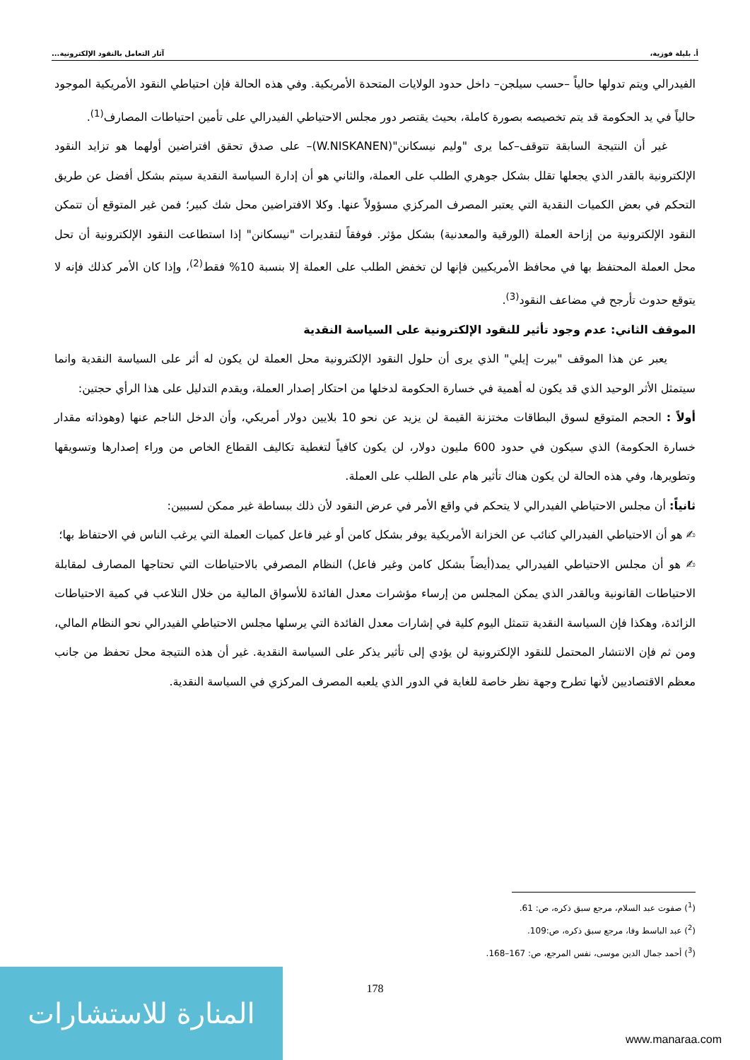أ. بليلة فوزية، آثار التعامل بالنقود الإلكترونية...
الفيدرالي ويتم تدولها حالياً –حسب سيلجن– داخل حدود الولايات المتحدة الأمريكية. وفي هذه الحالة فإن احتياطي النقود الأمريكية الموجود حالياً في يد الحكومة قد يتم تخصيصه بصورة كاملة، بحيث يقتصر دور مجلس الاحتياطي الفيدرالي على تأمين احتياطات المصارف<sup>(1)</sup>.
غير أن النتيجة السابقة تتوقف–كما يرى "وليم نيسكانن"(W.NISKANEN)– على صدق تحقق افتراضين أولهما هو تزايد النقود الإلكترونية بالقدر الذي يجعلها تقلل بشكل جوهري الطلب على العملة، والثاني هو أن إدارة السياسة النقدية سيتم بشكل أفضل عن طريق التحكم في بعض الكميات النقدية التي يعتبر المصرف المركزي مسؤولاً عنها. وكلا الافتراضين محل شك كبير؛ فمن غير المتوقع أن تتمكن النقود الإلكترونية من إزاحة العملة (الورقية والمعدنية) بشكل مؤثر. فوفقاً لتقديرات "نيسكانن" إذا استطاعت النقود الإلكترونية أن تحل محل العملة المحتفظ بها في محافظ الأمريكيين فإنها لن تخفض الطلب على العملة إلا بنسبة 10% فقط<sup>(2)</sup>، وإذا كان الأمر كذلك فإنه لا يتوقع حدوث تأرجح في مضاعف النقود<sup>(3)</sup>.
الموقف الثاني: عدم وجود تأثير للنقود الإلكترونية على السياسة النقدية
يعبر عن هذا الموقف "بيرت إيلي" الذي يرى أن حلول النقود الإلكترونية محل العملة لن يكون له أثر على السياسة النقدية وانما سيتمثل الأثر الوحيد الذي قد يكون له أهمية في خسارة الحكومة لدخلها من احتكار إصدار العملة، ويقدم التدليل على هذا الرأي حجتين:
أولاً : الحجم المتوقع لسوق البطاقات مختزنة القيمة لن يزيد عن نحو 10 بلايين دولار أمريكي، وأن الدخل الناجم عنها (وهوذاته مقدار خسارة الحكومة) الذي سيكون في حدود 600 مليون دولار، لن يكون كافياً لتغطية تكاليف القطاع الخاص من وراء إصدارها وتسويقها وتطويرها، وفي هذه الحالة لن يكون هناك تأثير هام على الطلب على العملة.
ثانياً: أن مجلس الاحتياطي الفيدرالي لا يتحكم في واقع الأمر في عرض النقود لأن ذلك ببساطة غير ممكن لسببين:
✍ هو أن الاحتياطي الفيدرالي كنائب عن الخزانة الأمريكية يوفر بشكل كامن أو غير فاعل كميات العملة التي يرغب الناس في الاحتفاظ بها؛
✍ هو أن مجلس الاحتياطي الفيدرالي يمد(أيضاً بشكل كامن وغير فاعل) النظام المصرفي بالاحتياطات التي تحتاجها المصارف لمقابلة الاحتياطات القانونية وبالقدر الذي يمكن المجلس من إرساء مؤشرات معدل الفائدة للأسواق المالية من خلال التلاعب في كمية الاحتياطات الزائدة، وهكذا فإن السياسة النقدية تتمثل اليوم كلية في إشارات معدل الفائدة التي يرسلها مجلس الاحتياطي الفيدرالي نحو النظام المالي، ومن ثم فإن الانتشار المحتمل للنقود الإلكترونية لن يؤدي إلى تأثير يذكر على السياسة النقدية. غير أن هذه النتيجة محل تحفظ من جانب معظم الاقتصاديين لأنها تطرح وجهة نظر خاصة للغاية في الدور الذي يلعبه المصرف المركزي في السياسة النقدية.
(<sup>1</sup>) صفوت عبد السلام، مرجع سبق ذكره، ص: 61.
(<sup>2</sup>) عبد الباسط وفا، مرجع سبق ذكره، ص:109.
(<sup>3</sup>) أحمد جمال الدين موسى، نفس المرجع، ص: 167–168.
178
المنارة للاستشارات
www.manaraa.com